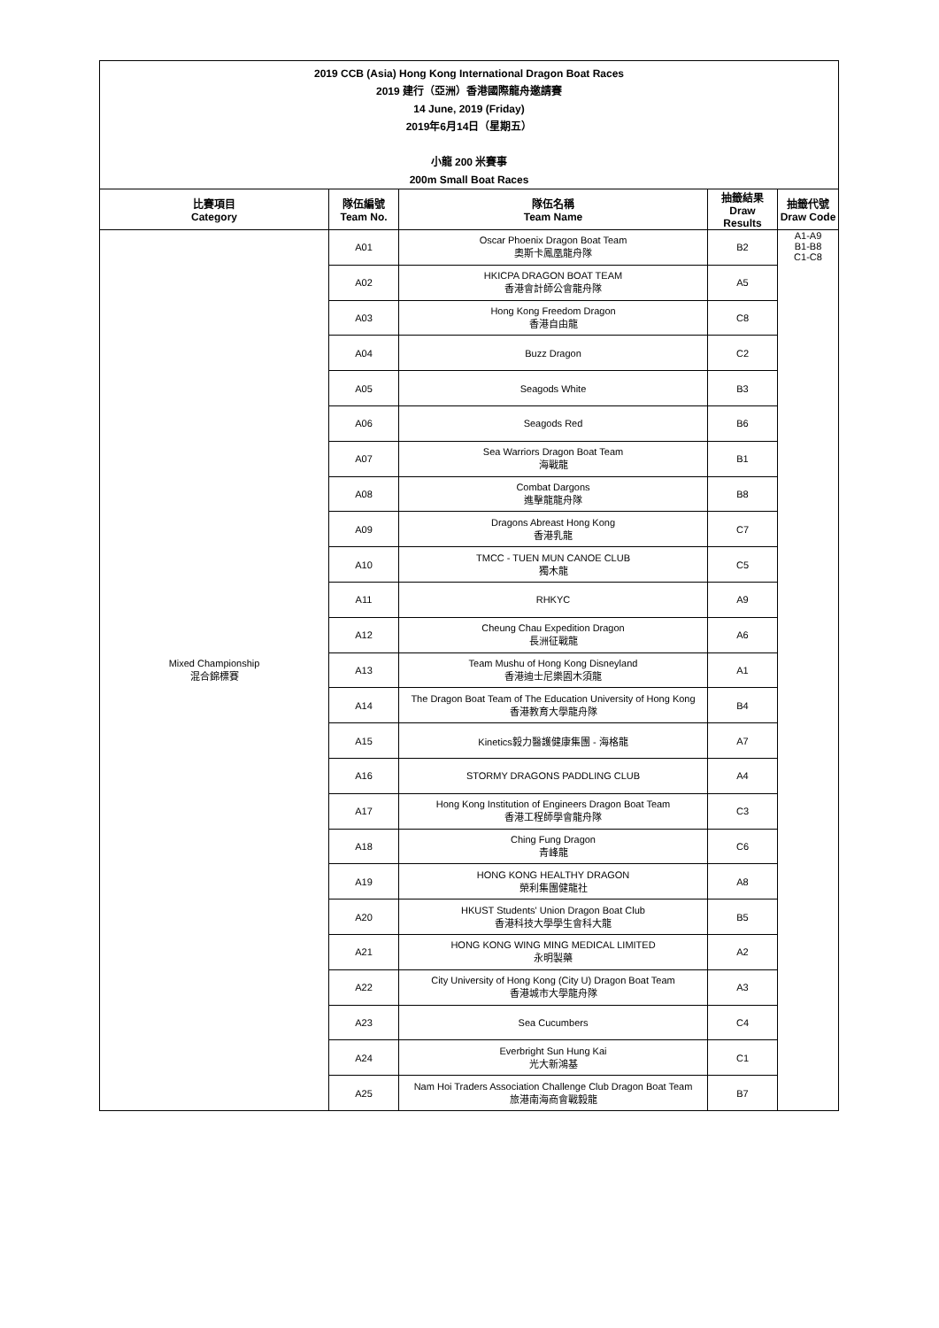2019 CCB (Asia) Hong Kong International Dragon Boat Races
2019 建行（亞洲）香港國際龍舟邀請賽
14 June, 2019 (Friday)
2019年6月14日（星期五）
小龍 200 米賽事
200m Small Boat Races
| 比賽項目 Category | 隊伍編號 Team No. | 隊伍名稱 Team Name | 抽籤結果 Draw Results | 抽籤代號 Draw Code |
| --- | --- | --- | --- | --- |
| Mixed Championship 混合錦標賽 | A01 | Oscar Phoenix Dragon Boat Team 奧斯卡鳳凰龍舟隊 | B2 | A1-A9 B1-B8 C1-C8 |
| | A02 | HKICPA DRAGON BOAT TEAM 香港會計師公會龍舟隊 | A5 | |
| | A03 | Hong Kong Freedom Dragon 香港自由龍 | C8 | |
| | A04 | Buzz Dragon | C2 | |
| | A05 | Seagods White | B3 | |
| | A06 | Seagods Red | B6 | |
| | A07 | Sea Warriors Dragon Boat Team 海戰龍 | B1 | |
| | A08 | Combat Dargons 進擊龍龍舟隊 | B8 | |
| | A09 | Dragons Abreast Hong Kong 香港乳龍 | C7 | |
| | A10 | TMCC - TUEN MUN CANOE CLUB 獨木龍 | C5 | |
| | A11 | RHKYC | A9 | |
| | A12 | Cheung Chau Expedition Dragon 長洲征戰龍 | A6 | |
| | A13 | Team Mushu of Hong Kong Disneyland 香港迪士尼樂園木須龍 | A1 | |
| | A14 | The Dragon Boat Team of The Education University of Hong Kong 香港教育大學龍舟隊 | B4 | |
| | A15 | Kinetics毅力醫護健康集團 - 海格龍 | A7 | |
| | A16 | STORMY DRAGONS PADDLING CLUB | A4 | |
| | A17 | Hong Kong Institution of Engineers Dragon Boat Team 香港工程師學會龍舟隊 | C3 | |
| | A18 | Ching Fung Dragon 青峰龍 | C6 | |
| | A19 | HONG KONG HEALTHY DRAGON 榮利集團健龍社 | A8 | |
| | A20 | HKUST Students' Union Dragon Boat Club 香港科技大學學生會科大龍 | B5 | |
| | A21 | HONG KONG WING MING MEDICAL LIMITED 永明製藥 | A2 | |
| | A22 | City University of Hong Kong (City U) Dragon Boat Team 香港城市大學龍舟隊 | A3 | |
| | A23 | Sea Cucumbers | C4 | |
| | A24 | Everbright Sun Hung Kai 光大新鴻基 | C1 | |
| | A25 | Nam Hoi Traders Association Challenge Club Dragon Boat Team 旅港南海商會戰毅龍 | B7 | |